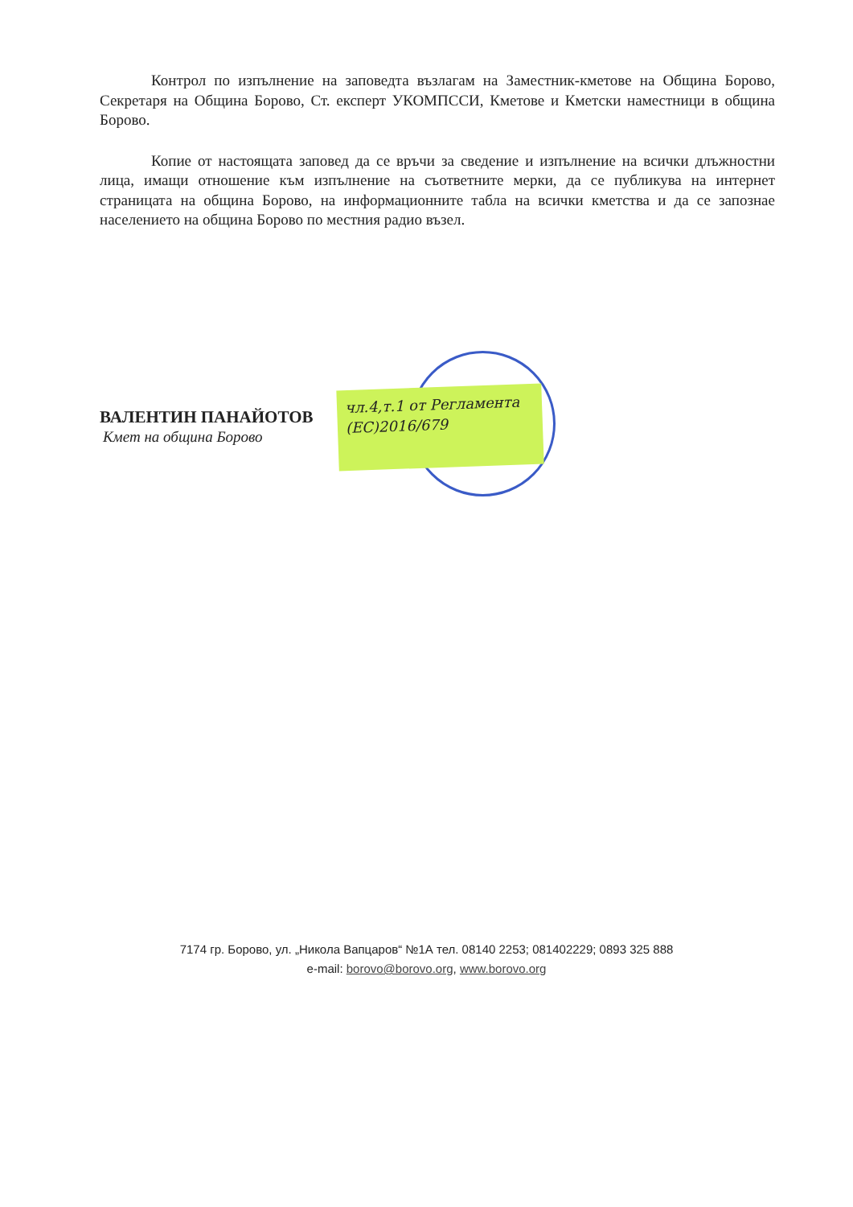Контрол по изпълнение на заповедта възлагам на Заместник-кметове на Община Борово, Секретаря на Община Борово, Ст. експерт УКОМПССИ, Кметове и Кметски наместници в община Борово.
Копие от настоящата заповед да се връчи за сведение и изпълнение на всички длъжностни лица, имащи отношение към изпълнение на съответните мерки, да се публикува на интернет страницата на община Борово, на информационните табла на всички кметства и да се запознае населението на община Борово по местния радио възел.
ВАЛЕНТИН ПАНАЙОТОВ
Кмет на община Борово
чл.4,т.1 от Регламента
(ЕС)2016/679
7174 гр. Борово, ул. „Никола Вапцаров“ №1А тел. 08140 2253; 081402229; 0893 325 888
e-mail: borovo@borovo.org, www.borovo.org